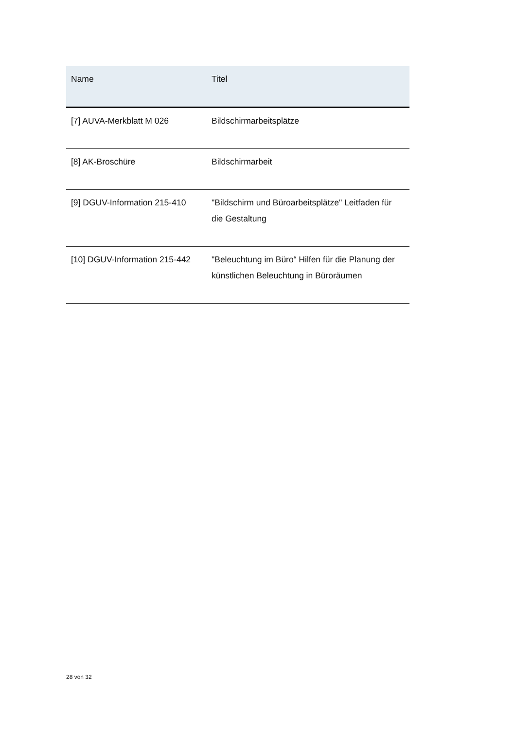| Name | Titel |
| --- | --- |
| [7] AUVA-Merkblatt M 026 | Bildschirmarbeitsplätze |
| [8] AK-Broschüre | Bildschirmarbeit |
| [9] DGUV-Information 215-410 | "Bildschirm und Büroarbeitsplätze" Leitfaden für die Gestaltung |
| [10] DGUV-Information 215-442 | "Beleuchtung im Büro“ Hilfen für die Planung der künstlichen Beleuchtung in Büroräumen |
28 von 32